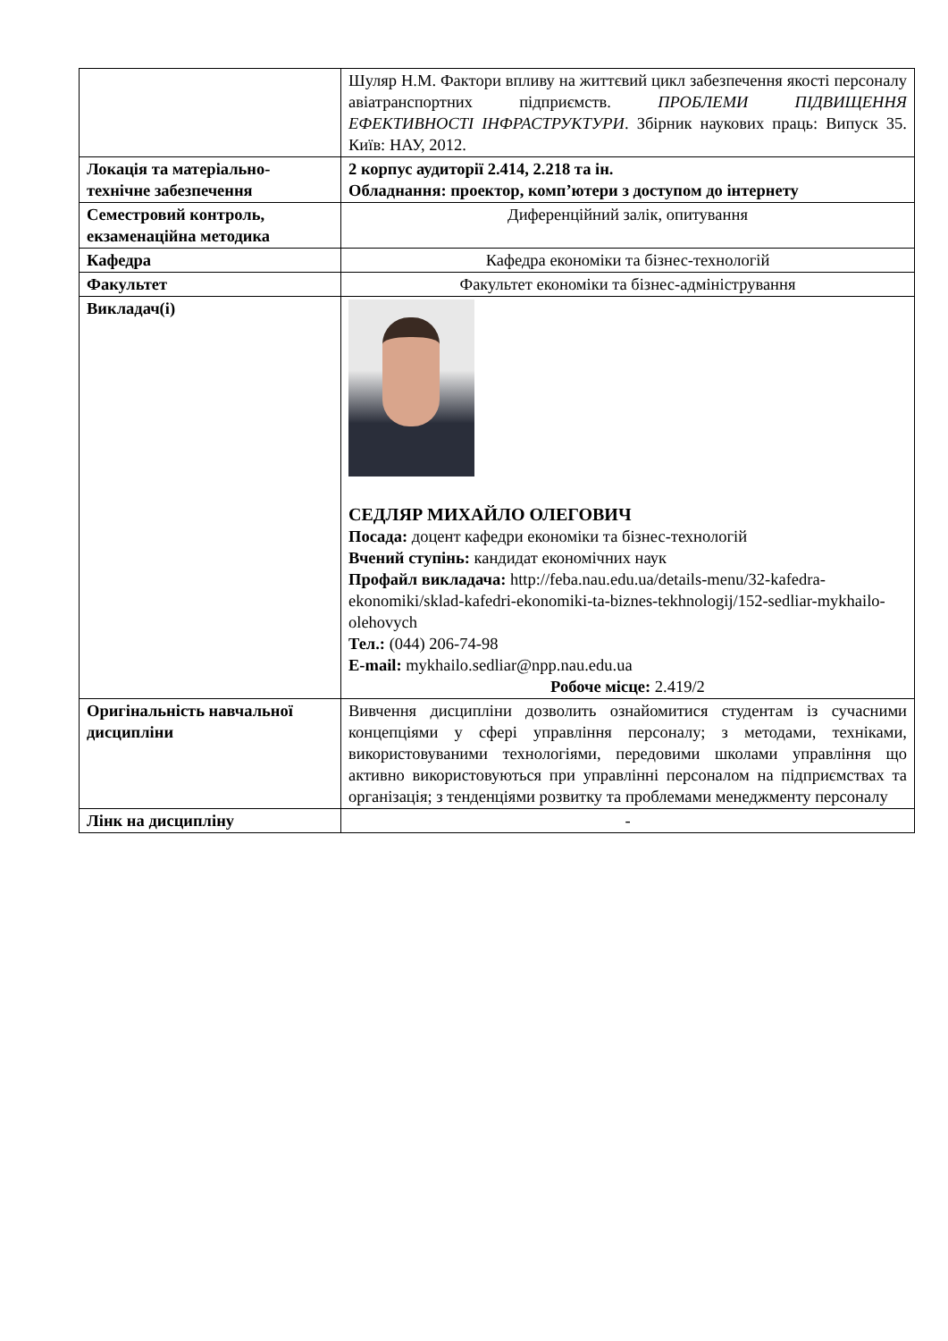| | Шуляр Н.М. Фактори впливу на життєвий цикл забезпечення якості персоналу авіатранспортних підприємств. ПРОБЛЕМИ ПІДВИЩЕННЯ ЕФЕКТИВНОСТІ ІНФРАСТРУКТУРИ . Збірник наукових праць: Випуск 35. Київ: НАУ, 2012. |
| Локація та матеріально-технічне забезпечення | 2 корпус аудиторії 2.414, 2.218 та ін. Обладнання: проектор, комп’ютери з доступом до інтернету |
| Семестровий контроль, екзаменаційна методика | Диференційний залік, опитування |
| Кафедра | Кафедра економіки та бізнес-технологій |
| Факультет | Факультет економіки та бізнес-адміністрування |
| Викладач(і) | СЕДЛЯР МИХАЙЛО ОЛЕГОВИЧ Посада: доцент кафедри економіки та бізнес-технологій Вчений ступінь: кандидат економічних наук Профайл викладача: http://feba.nau.edu.ua/details-menu/32-kafedra-ekonomiki/sklad-kafedri-ekonomiki-ta-biznes-tekhnologij/152-sedliar-mykhailo-olehovych Тел.: (044) 206-74-98 E-mail: mykhailo.sedliar@npp.nau.edu.ua Робоче місце: 2.419/2 |
| Оригінальність навчальної дисципліни | Вивчення дисципліни дозволить ознайомитися студентам із сучасними концепціями у сфері управління персоналу; з методами, техніками, використовуваними технологіями, передовими школами управління що активно використовуються при управлінні персоналом на підприємствах та організація; з тенденціями розвитку та проблемами менеджменту персоналу |
| Лінк на дисципліну | - |